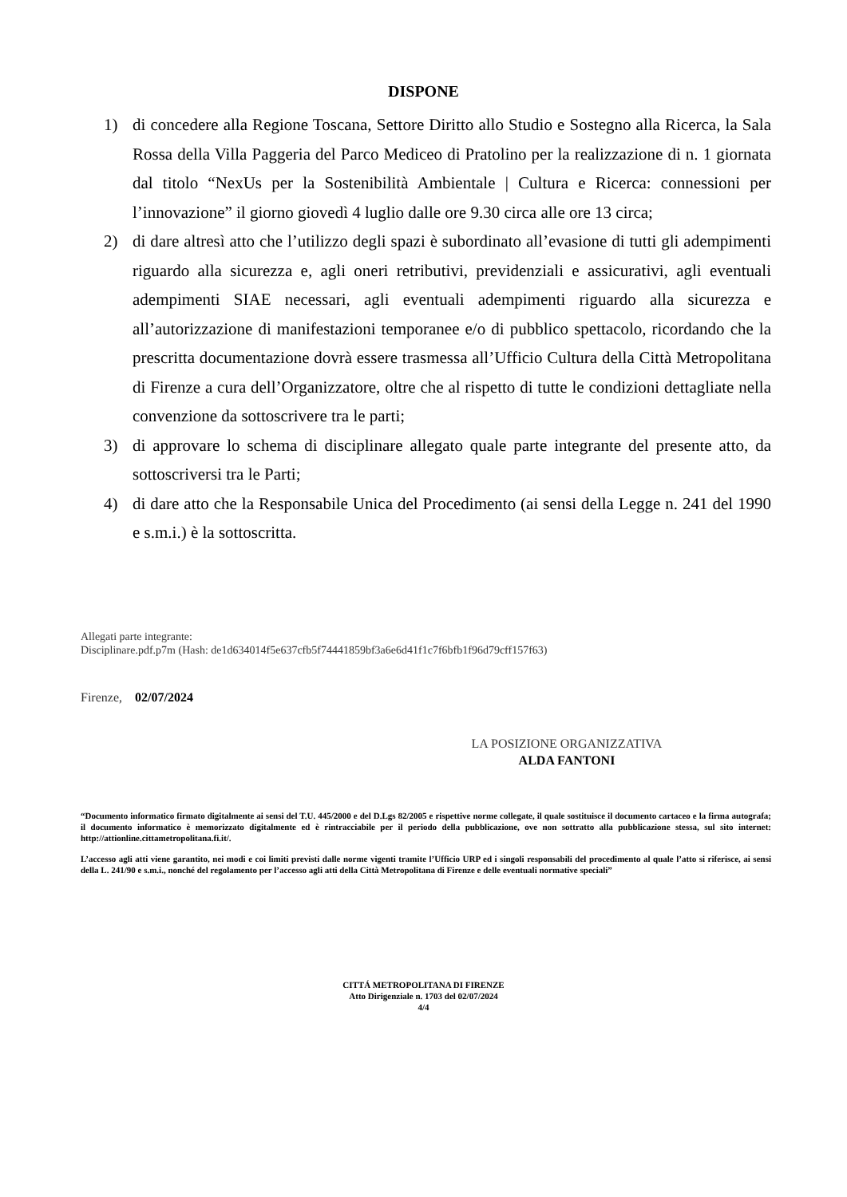DISPONE
1) di concedere alla Regione Toscana, Settore Diritto allo Studio e Sostegno alla Ricerca, la Sala Rossa della Villa Paggeria del Parco Mediceo di Pratolino per la realizzazione di n. 1 giornata dal titolo “NexUs per la Sostenibilità Ambientale | Cultura e Ricerca: connessioni per l’innovazione” il giorno giovedì 4 luglio dalle ore 9.30 circa alle ore 13 circa;
2) di dare altresì atto che l’utilizzo degli spazi è subordinato all’evasione di tutti gli adempimenti riguardo alla sicurezza e, agli oneri retributivi, previdenziali e assicurativi, agli eventuali adempimenti SIAE necessari, agli eventuali adempimenti riguardo alla sicurezza e all’autorizzazione di manifestazioni temporanee e/o di pubblico spettacolo, ricordando che la prescritta documentazione dovrà essere trasmessa all’Ufficio Cultura della Città Metropolitana di Firenze a cura dell’Organizzatore, oltre che al rispetto di tutte le condizioni dettagliate nella convenzione da sottoscrivere tra le parti;
3) di approvare lo schema di disciplinare allegato quale parte integrante del presente atto, da sottoscriversi tra le Parti;
4) di dare atto che la Responsabile Unica del Procedimento (ai sensi della Legge n. 241 del 1990 e s.m.i.) è la sottoscritta.
Allegati parte integrante:
Disciplinare.pdf.p7m (Hash: de1d634014f5e637cfb5f74441859bf3a6e6d41f1c7f6bfb1f96d79cff157f63)
Firenze, 02/07/2024
LA POSIZIONE ORGANIZZATIVA
ALDA FANTONI
“Documento informatico firmato digitalmente ai sensi del T.U. 445/2000 e del D.Lgs 82/2005 e rispettive norme collegate, il quale sostituisce il documento cartaceo e la firma autografa; il documento informatico è memorizzato digitalmente ed è rintracciabile per il periodo della pubblicazione, ove non sottratto alla pubblicazione stessa, sul sito internet: http://attionline.cittametropolitana.fi.it/.
L’accesso agli atti viene garantito, nei modi e coi limiti previsti dalle norme vigenti tramite l’Ufficio URP ed i singoli responsabili del procedimento al quale l’atto si riferisce, ai sensi della L. 241/90 e s.m.i., nonché del regolamento per l’accesso agli atti della Città Metropolitana di Firenze e delle eventuali normative speciali”
CITTÁ METROPOLITANA DI FIRENZE
Atto Dirigenziale n. 1703 del 02/07/2024
4/4